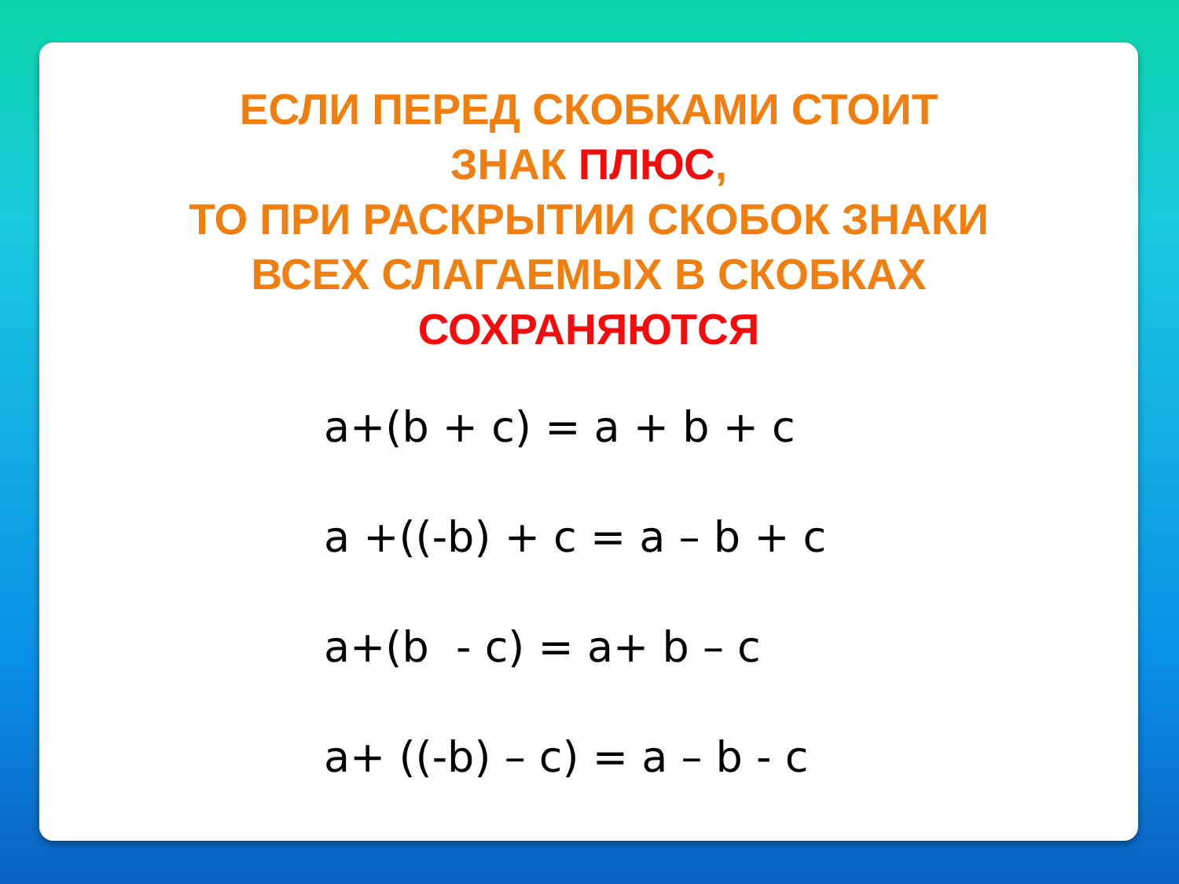ЕСЛИ ПЕРЕД СКОБКАМИ СТОИТ
ЗНАК ПЛЮС,
ТО ПРИ РАСКРЫТИИ СКОБОК ЗНАКИ
ВСЕХ СЛАГАЕМЫХ В СКОБКАХ
СОХРАНЯЮТСЯ
a+(b + c) = a + b + c
a +((-b) + c = a – b + c
a+(b - c) = a+ b – c
a+ ((-b) – c) = a – b - c